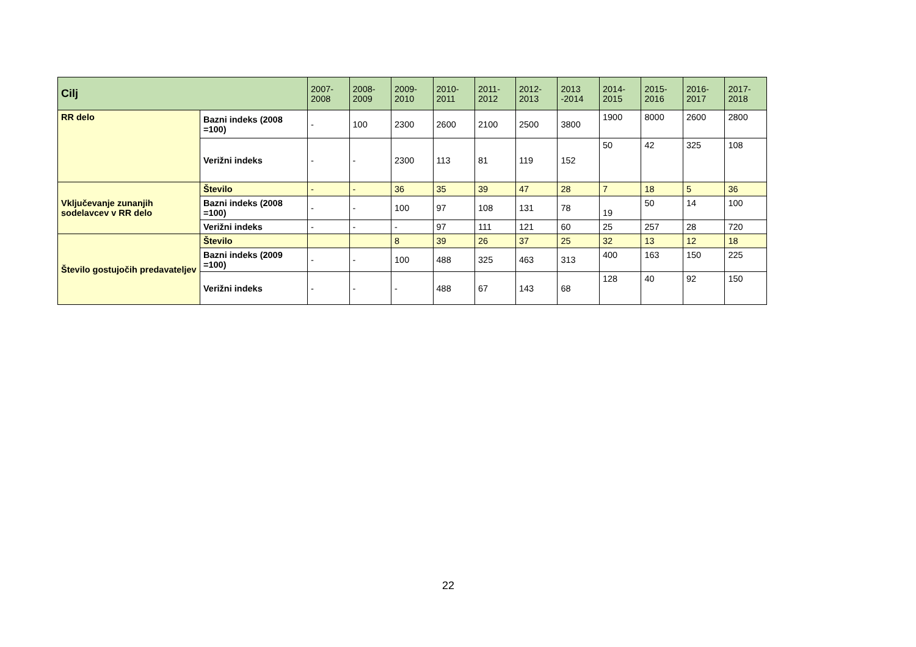| Cilj | | 2007- 2008 | 2008- 2009 | 2009- 2010 | 2010- 2011 | 2011- 2012 | 2012- 2013 | 2013 -2014 | 2014- 2015 | 2015- 2016 | 2016- 2017 | 2017- 2018 |
| --- | --- | --- | --- | --- | --- | --- | --- | --- | --- | --- | --- | --- |
| RR delo | Bazni indeks (2008 =100) | - | 100 | 2300 | 2600 | 2100 | 2500 | 3800 | 1900 | 8000 | 2600 | 2800 |
| | Verižni indeks | - | - | 2300 | 113 | 81 | 119 | 152 | 50 | 42 | 325 | 108 |
| Vključevanje zunanjih sodelavcev v RR delo | Število | - | - | 36 | 35 | 39 | 47 | 28 | 7 | 18 | 5 | 36 |
| | Bazni indeks (2008 =100) | - | - | 100 | 97 | 108 | 131 | 78 | 19 | 50 | 14 | 100 |
| | Verižni indeks | - | - | - | 97 | 111 | 121 | 60 | 25 | 257 | 28 | 720 |
| Število gostujočih predavateljev | Število | | | 8 | 39 | 26 | 37 | 25 | 32 | 13 | 12 | 18 |
| | Bazni indeks (2009 =100) | - | - | 100 | 488 | 325 | 463 | 313 | 400 | 163 | 150 | 225 |
| | Verižni indeks | - | - | - | 488 | 67 | 143 | 68 | 128 | 40 | 92 | 150 |
22